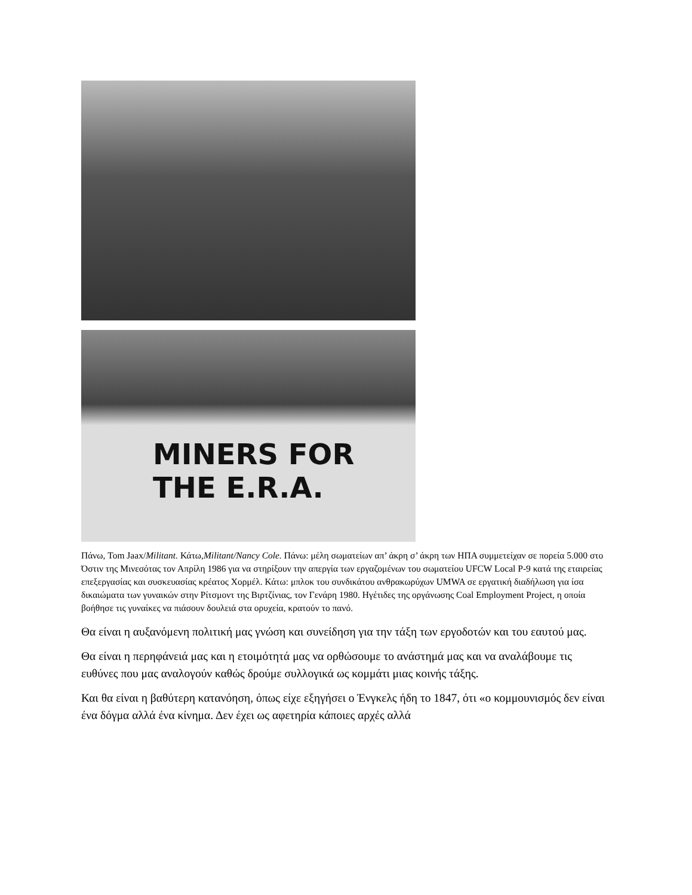MINERS FOR
THE E.R.A.
Πάνω, Tom Jaax/Militant. Κάτω,Militant/Nancy Cole. Πάνω: μέλη σωματείων απ’ άκρη σ’ άκρη των ΗΠΑ συμμετείχαν σε πορεία 5.000 στο Όστιν της Μινεσότας τον Απρίλη 1986 για να στηρίξουν την απεργία των εργαζομένων του σωματείου UFCW Local P-9 κατά της εταιρείας επεξεργασίας και συσκευασίας κρέατος Χορμέλ. Κάτω: μπλοκ του συνδικάτου ανθρακωρύχων UMWA σε εργατική διαδήλωση για ίσα δικαιώματα των γυναικών στην Ρίτσμοντ της Βιρτζίνιας, τον Γενάρη 1980. Ηγέτιδες της οργάνωσης Coal Employment Project, η οποία βοήθησε τις γυναίκες να πιάσουν δουλειά στα ορυχεία, κρατούν το πανό.
Θα είναι η αυξανόμενη πολιτική μας γνώση και συνείδηση για την τάξη των εργοδοτών και του εαυτού μας.
Θα είναι η περηφάνειά μας και η ετοιμότητά μας να ορθώσουμε το ανάστημά μας και να αναλάβουμε τις ευθύνες που μας αναλογούν καθώς δρούμε συλλογικά ως κομμάτι μιας κοινής τάξης.
Και θα είναι η βαθύτερη κατανόηση, όπως είχε εξηγήσει ο Ένγκελς ήδη το 1847, ότι «ο κομμουνισμός δεν είναι ένα δόγμα αλλά ένα κίνημα. Δεν έχει ως αφετηρία κάποιες αρχές αλλά